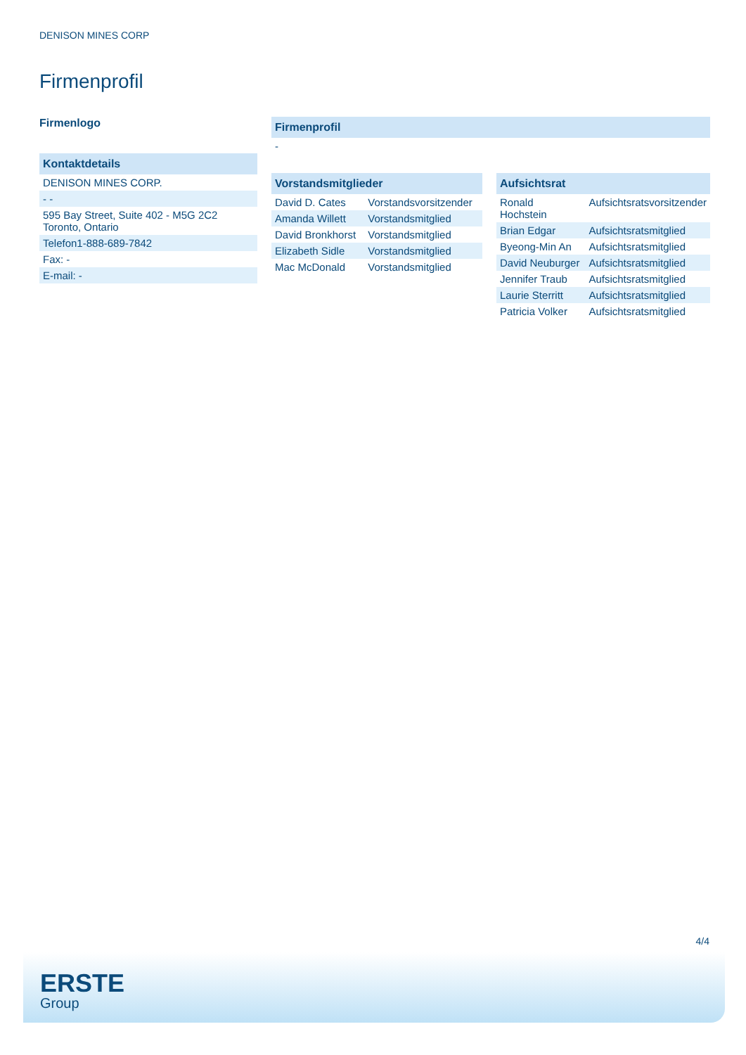DENISON MINES CORP
Firmenprofil
Firmenlogo
| Kontaktdetails |
| --- |
| DENISON MINES CORP. |
| - - |
| 595 Bay Street, Suite 402 - M5G 2C2 Toronto, Ontario |
| Telefon1-888-689-7842 |
| Fax: - |
| E-mail: - |
| Firmenprofil |
| --- |
| - |
| Vorstandsmitglieder | |
| --- | --- |
| David D. Cates | Vorstandsvorsitzender |
| Amanda Willett | Vorstandsmitglied |
| David Bronkhorst | Vorstandsmitglied |
| Elizabeth Sidle | Vorstandsmitglied |
| Mac McDonald | Vorstandsmitglied |
| Aufsichtsrat | |
| --- | --- |
| Ronald Hochstein | Aufsichtsratsvorsitzender |
| Brian Edgar | Aufsichtsratsmitglied |
| Byeong-Min An | Aufsichtsratsmitglied |
| David Neuburger | Aufsichtsratsmitglied |
| Jennifer Traub | Aufsichtsratsmitglied |
| Laurie Sterritt | Aufsichtsratsmitglied |
| Patricia Volker | Aufsichtsratsmitglied |
4/4
ERSTE
Group